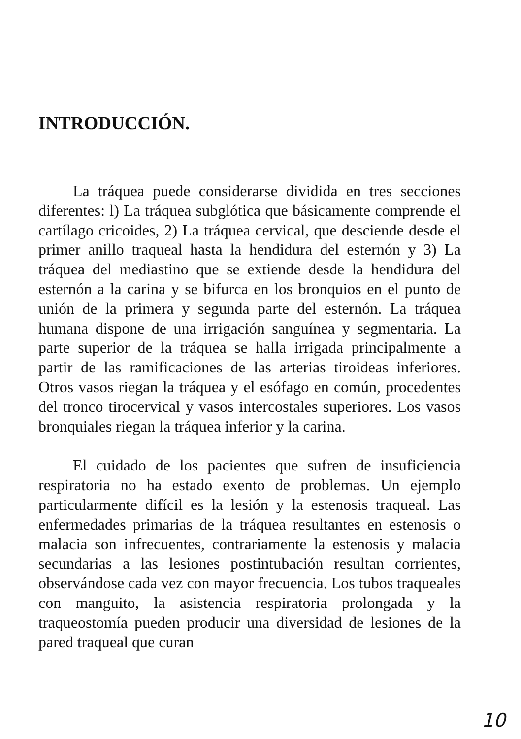INTRODUCCIÓN.
La tráquea puede considerarse dividida en tres secciones diferentes: l) La tráquea subglótica que básicamente comprende el cartílago cricoides, 2) La tráquea cervical, que desciende desde el primer anillo traqueal hasta la hendidura del esternón y 3) La tráquea del mediastino que se extiende desde la hendidura del esternón a la carina y se bifurca en los bronquios en el punto de unión de la primera y segunda parte del esternón. La tráquea humana dispone de una irrigación sanguínea y segmentaria. La parte superior de la tráquea se halla irrigada principalmente a partir de las ramificaciones de las arterias tiroideas inferiores. Otros vasos riegan la tráquea y el esófago en común, procedentes del tronco tirocervical y vasos intercostales superiores. Los vasos bronquiales riegan la tráquea inferior y la carina.
El cuidado de los pacientes que sufren de insuficiencia respiratoria no ha estado exento de problemas. Un ejemplo particularmente difícil es la lesión y la estenosis traqueal. Las enfermedades primarias de la tráquea resultantes en estenosis o malacia son infrecuentes, contrariamente la estenosis y malacia secundarias a las lesiones postintubación resultan corrientes, observándose cada vez con mayor frecuencia. Los tubos traqueales con manguito, la asistencia respiratoria prolongada y la traqueostomía pueden producir una diversidad de lesiones de la pared traqueal que curan
10